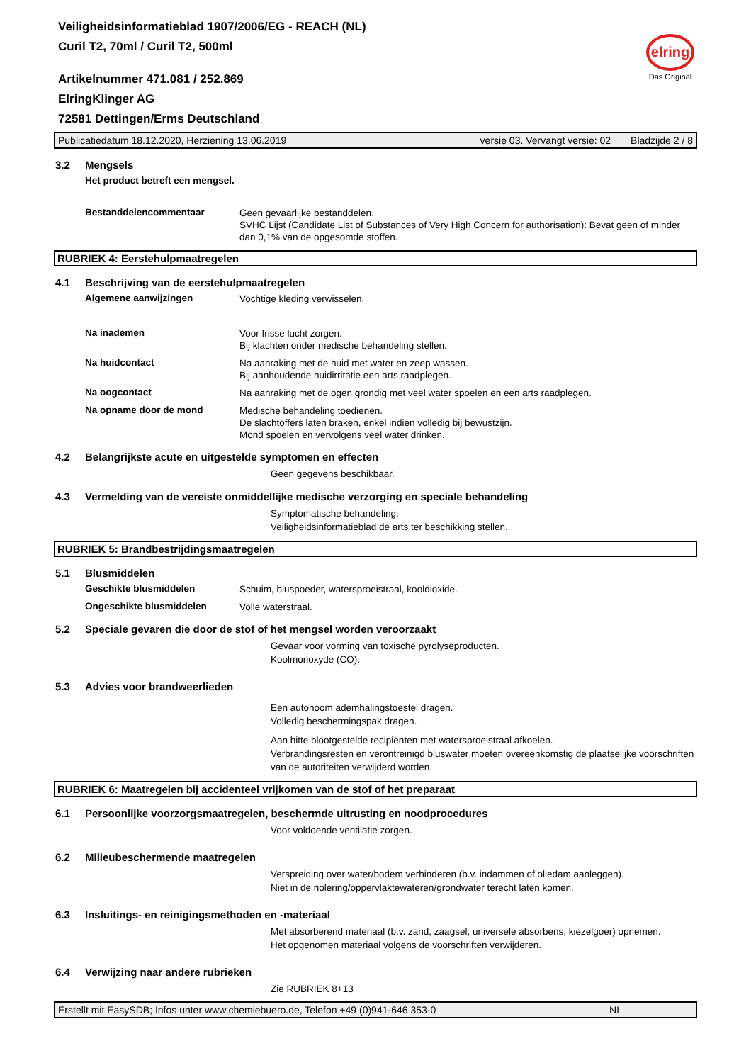Veiligheidsinformatieblad 1907/2006/EG - REACH (NL)
Curil T2, 70ml / Curil T2, 500ml
Artikelnummer 471.081 / 252.869
ElringKlinger AG
72581 Dettingen/Erms Deutschland
elring
Das Original
Publicatiedatum 18.12.2020, Herziening 13.06.2019 versie 03. Vervangt versie: 02 Bladzijde 2 / 8
3.2 Mengsels
Het product betreft een mengsel.
Bestanddelencommentaar
Geen gevaarlijke bestanddelen.
SVHC Lijst (Candidate List of Substances of Very High Concern for authorisation): Bevat geen of minder dan 0,1% van de opgesomde stoffen.
RUBRIEK 4: Eerstehulpmaatregelen
4.1 Beschrijving van de eerstehulpmaatregelen
Algemene aanwijzingen
Vochtige kleding verwisselen.
Na inademen
Voor frisse lucht zorgen.
Bij klachten onder medische behandeling stellen.
Na huidcontact
Na aanraking met de huid met water en zeep wassen.
Bij aanhoudende huidirritatie een arts raadplegen.
Na oogcontact
Na aanraking met de ogen grondig met veel water spoelen en een arts raadplegen.
Na opname door de mond
Medische behandeling toedienen.
De slachtoffers laten braken, enkel indien volledig bij bewustzijn.
Mond spoelen en vervolgens veel water drinken.
4.2 Belangrijkste acute en uitgestelde symptomen en effecten
Geen gegevens beschikbaar.
4.3 Vermelding van de vereiste onmiddellijke medische verzorging en speciale behandeling
Symptomatische behandeling.
Veiligheidsinformatieblad de arts ter beschikking stellen.
RUBRIEK 5: Brandbestrijdingsmaatregelen
5.1 Blusmiddelen
Geschikte blusmiddelen
Schuim, bluspoeder, watersproeistraal, kooldioxide.
Ongeschikte blusmiddelen
Volle waterstraal.
5.2 Speciale gevaren die door de stof of het mengsel worden veroorzaakt
Gevaar voor vorming van toxische pyrolyseproducten.
Koolmonoxyde (CO).
5.3 Advies voor brandweerlieden
Een autonoom ademhalingstoestel dragen.
Volledig beschermingspak dragen.
Aan hitte blootgestelde recipiënten met watersproeistraal afkoelen.
Verbrandingsresten en verontreinigd bluswater moeten overeenkomstig de plaatselijke voorschriften van de autoriteiten verwijderd worden.
RUBRIEK 6: Maatregelen bij accidenteel vrijkomen van de stof of het preparaat
6.1 Persoonlijke voorzorgsmaatregelen, beschermde uitrusting en noodprocedures
Voor voldoende ventilatie zorgen.
6.2 Milieubeschermende maatregelen
Verspreiding over water/bodem verhinderen (b.v. indammen of oliedam aanleggen).
Niet in de riolering/oppervlaktewateren/grondwater terecht laten komen.
6.3 Insluitings- en reinigingsmethoden en -materiaal
Met absorberend materiaal (b.v. zand, zaagsel, universele absorbens, kiezelgoer) opnemen.
Het opgenomen materiaal volgens de voorschriften verwijderen.
6.4 Verwijzing naar andere rubrieken
Zie RUBRIEK 8+13
Erstellt mit EasySDB; Infos unter www.chemiebuero.de, Telefon +49 (0)941-646 353-0 NL